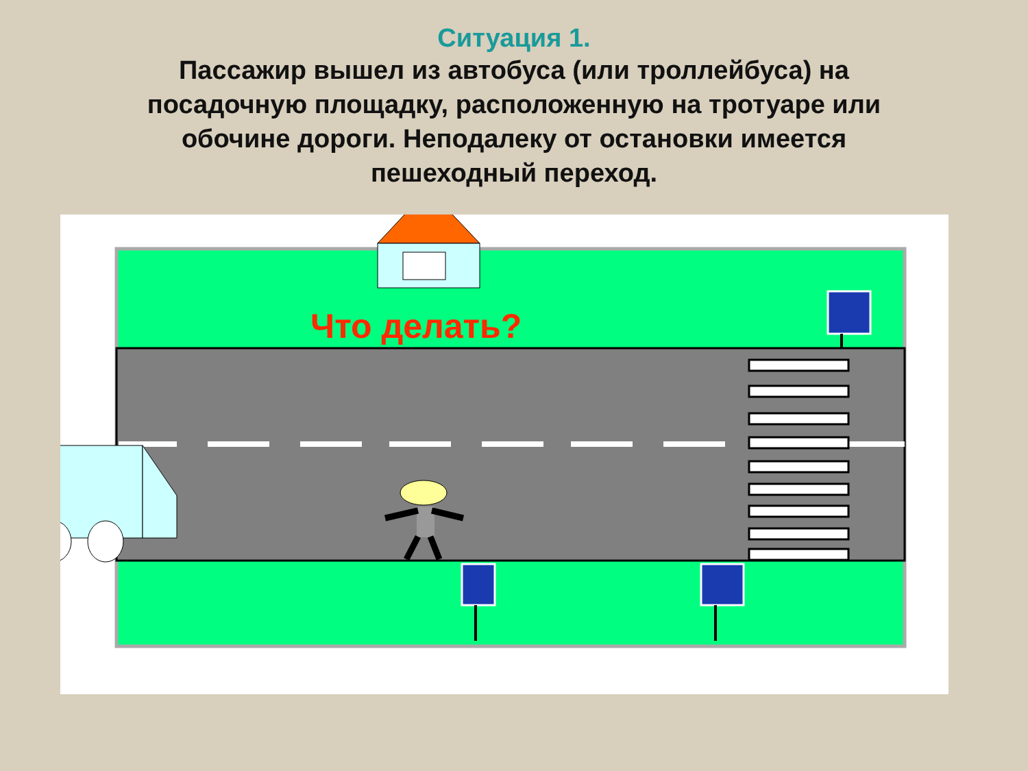Ситуация 1.
Пассажир вышел из автобуса (или троллейбуса) на посадочную площадку, расположенную на тротуаре или обочине дороги. Неподалеку от остановки имеется пешеходный переход.
Что делать?